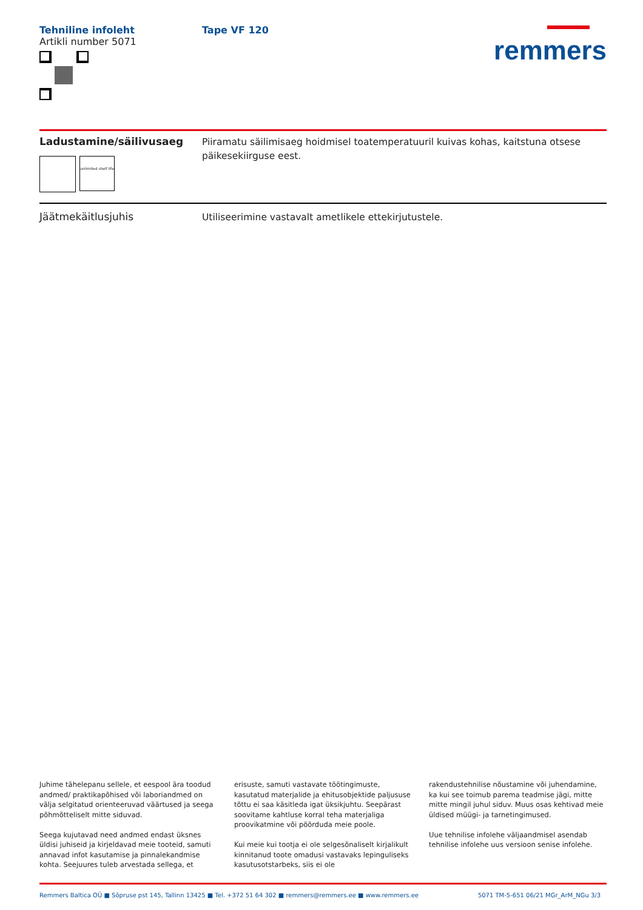Tehniline infoleht
Artikli number 5071
Tape VF 120
remmers
Ladustamine/säilivusaeg
unlimited shelf life
Piiramatu säilimisaeg hoidmisel toatemperatuuril kuivas kohas, kaitstuna otsese päikesekiirguse eest.
Jäätmekäitlusjuhis
Utiliseerimine vastavalt ametlikele ettekirjutustele.
Juhime tähelepanu sellele, et eespool ära toodud andmed/ praktikapõhised või laboriandmed on välja selgitatud orienteeruvad väärtused ja seega põhmõtteliselt mitte siduvad.
Seega kujutavad need andmed endast üksnes üldisi juhiseid ja kirjeldavad meie tooteid, samuti annavad infot kasutamise ja pinnalekandmise kohta. Seejuures tuleb arvestada sellega, et
erisuste, samuti vastavate töötingimuste, kasutatud materjalide ja ehitusobjektide paljususe tõttu ei saa käsitleda igat üksikjuhtu. Seepärast soovitame kahtluse korral teha materjaliga proovikatmine või pöörduda meie poole.
Kui meie kui tootja ei ole selgesõnaliselt kirjalikult kinnitanud toote omadusi vastavaks lepinguliseks kasutusotstarbeks, siis ei ole
rakendustehnilise nõustamine või juhendamine, ka kui see toimub parema teadmise jägi, mitte mitte mingil juhul siduv. Muus osas kehtivad meie üldised müügi- ja tarnetingimused.
Uue tehnilise infolehe väljaandmisel asendab tehnilise infolehe uus versioon senise infolehe.
Remmers Baltica OÜ ■ Sõpruse pst 145, Tallinn 13425 ■ Tel. +372 51 64 302 ■ remmers@remmers.ee ■ www.remmers.ee 5071 TM-5-651 06/21 MGr_ArM_NGu 3/3